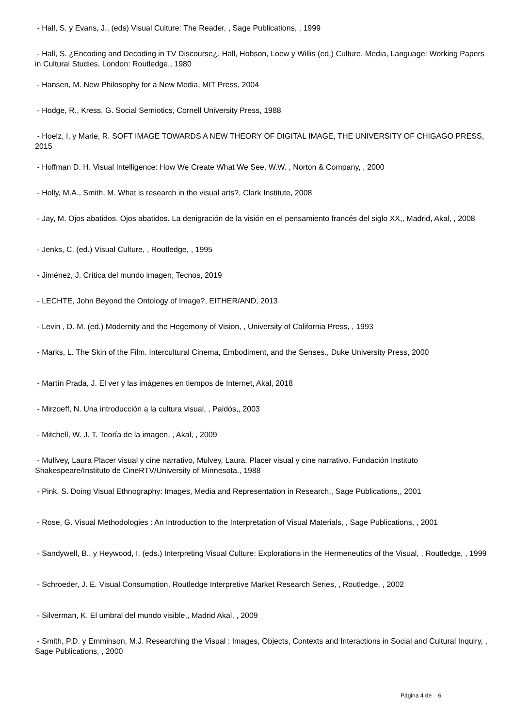- Hall, S. y Evans, J., (eds) Visual Culture: The Reader, , Sage Publications, , 1999
- Hall, S. ¿Encoding and Decoding in TV Discourse¿. Hall, Hobson, Loew y Willis (ed.) Culture, Media, Language: Working Papers in Cultural Studies, London: Routledge., 1980
- Hansen, M. New Philosophy for a New Media, MIT Press, 2004
- Hodge, R., Kress, G. Social Semiotics, Cornell University Press, 1988
- Hoelz, I, y Marie, R. SOFT IMAGE TOWARDS A NEW THEORY OF DIGITAL IMAGE, THE UNIVERSITY OF CHIGAGO PRESS, 2015
- Hoffman D. H. Visual Intelligence: How We Create What We See, W.W. , Norton & Company, , 2000
- Holly, M.A., Smith, M. What is research in the visual arts?, Clark Institute, 2008
- Jay, M. Ojos abatidos. Ojos abatidos. La denigración de la visión en el pensamiento francés del siglo XX,, Madrid, Akal, , 2008
- Jenks, C. (ed.) Visual Culture, , Routledge, , 1995
- Jiménez, J. Crítica del mundo imagen, Tecnos, 2019
- LECHTE, John Beyond the Ontology of Image?, EITHER/AND, 2013
- Levin , D. M. (ed.) Modernity and the Hegemony of Vision, , University of California Press, , 1993
- Marks, L. The Skin of the Film. Intercultural Cinema, Embodiment, and the Senses., Duke University Press, 2000
- Martín Prada, J. El ver y las imágenes en tiempos de Internet, Akal, 2018
- Mirzoeff, N. Una introducción a la cultura visual, , Paidós,, 2003
- Mitchell, W. J. T. Teoría de la imagen, , Akal, , 2009
- Mullvey, Laura Placer visual y cine narrativo, Mulvey, Laura. Placer visual y cine narrativo. Fundación Instituto Shakespeare/Instituto de CineRTV/University of Minnesota., 1988
- Pink, S. Doing Visual Ethnography: Images, Media and Representation in Research,, Sage Publications,, 2001
- Rose, G. Visual Methodologies : An Introduction to the Interpretation of Visual Materials, , Sage Publications, , 2001
- Sandywell, B., y Heywood, I. (eds.) Interpreting Visual Culture: Explorations in the Hermeneutics of the Visual, , Routledge, , 1999
- Schroeder, J. E. Visual Consumption, Routledge Interpretive Market Research Series, , Routledge, , 2002
- Silverman, K. El umbral del mundo visible,, Madrid Akal, , 2009
- Smith, P.D. y Emminson, M.J. Researching the Visual : Images, Objects, Contexts and Interactions in Social and Cultural Inquiry, , Sage Publications, , 2000
Página 4 de 6